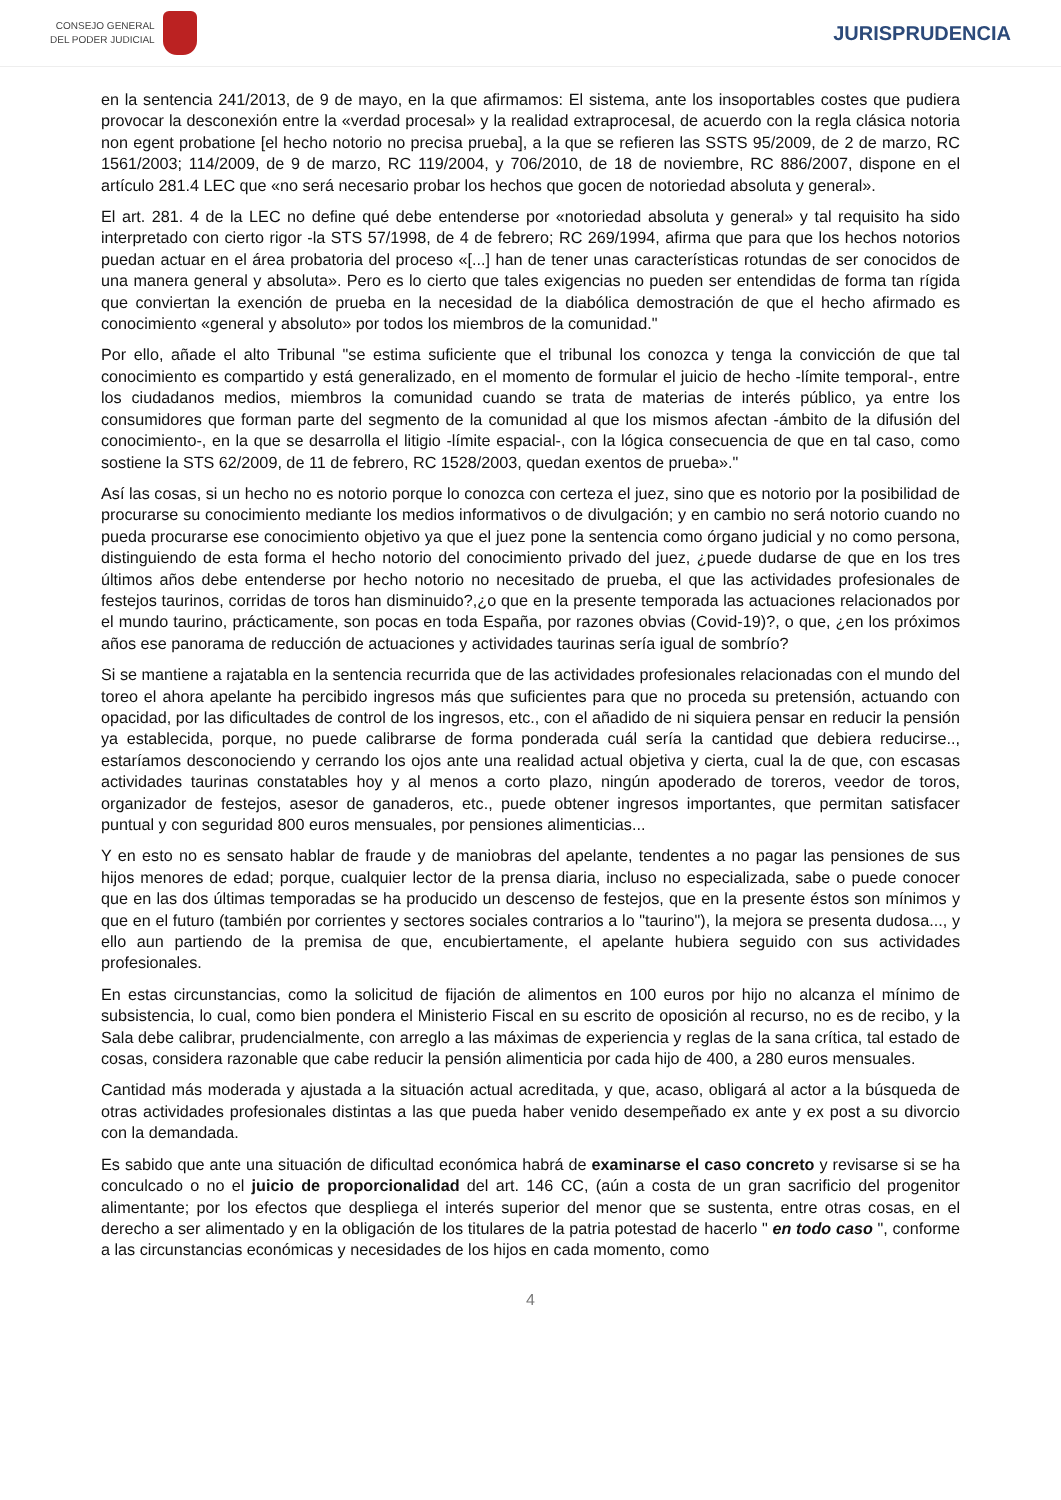CONSEJO GENERAL
DEL PODER JUDICIAL
JURISPRUDENCIA
en la sentencia 241/2013, de 9 de mayo, en la que afirmamos: El sistema, ante los insoportables costes que pudiera provocar la desconexión entre la «verdad procesal» y la realidad extraprocesal, de acuerdo con la regla clásica notoria non egent probatione [el hecho notorio no precisa prueba], a la que se refieren las SSTS 95/2009, de 2 de marzo, RC 1561/2003; 114/2009, de 9 de marzo, RC 119/2004, y 706/2010, de 18 de noviembre, RC 886/2007, dispone en el artículo 281.4 LEC que «no será necesario probar los hechos que gocen de notoriedad absoluta y general».
El art. 281. 4 de la LEC no define qué debe entenderse por «notoriedad absoluta y general» y tal requisito ha sido interpretado con cierto rigor -la STS 57/1998, de 4 de febrero; RC 269/1994, afirma que para que los hechos notorios puedan actuar en el área probatoria del proceso «[...] han de tener unas características rotundas de ser conocidos de una manera general y absoluta». Pero es lo cierto que tales exigencias no pueden ser entendidas de forma tan rígida que conviertan la exención de prueba en la necesidad de la diabólica demostración de que el hecho afirmado es conocimiento «general y absoluto» por todos los miembros de la comunidad."
Por ello, añade el alto Tribunal "se estima suficiente que el tribunal los conozca y tenga la convicción de que tal conocimiento es compartido y está generalizado, en el momento de formular el juicio de hecho -límite temporal-, entre los ciudadanos medios, miembros la comunidad cuando se trata de materias de interés público, ya entre los consumidores que forman parte del segmento de la comunidad al que los mismos afectan -ámbito de la difusión del conocimiento-, en la que se desarrolla el litigio -límite espacial-, con la lógica consecuencia de que en tal caso, como sostiene la STS 62/2009, de 11 de febrero, RC 1528/2003, quedan exentos de prueba»."
Así las cosas, si un hecho no es notorio porque lo conozca con certeza el juez, sino que es notorio por la posibilidad de procurarse su conocimiento mediante los medios informativos o de divulgación; y en cambio no será notorio cuando no pueda procurarse ese conocimiento objetivo ya que el juez pone la sentencia como órgano judicial y no como persona, distinguiendo de esta forma el hecho notorio del conocimiento privado del juez, ¿puede dudarse de que en los tres últimos años debe entenderse por hecho notorio no necesitado de prueba, el que las actividades profesionales de festejos taurinos, corridas de toros han disminuido?,¿o que en la presente temporada las actuaciones relacionados por el mundo taurino, prácticamente, son pocas en toda España, por razones obvias (Covid-19)?, o que, ¿en los próximos años ese panorama de reducción de actuaciones y actividades taurinas sería igual de sombrío?
Si se mantiene a rajatabla en la sentencia recurrida que de las actividades profesionales relacionadas con el mundo del toreo el ahora apelante ha percibido ingresos más que suficientes para que no proceda su pretensión, actuando con opacidad, por las dificultades de control de los ingresos, etc., con el añadido de ni siquiera pensar en reducir la pensión ya establecida, porque, no puede calibrarse de forma ponderada cuál sería la cantidad que debiera reducirse.., estaríamos desconociendo y cerrando los ojos ante una realidad actual objetiva y cierta, cual la de que, con escasas actividades taurinas constatables hoy y al menos a corto plazo, ningún apoderado de toreros, veedor de toros, organizador de festejos, asesor de ganaderos, etc., puede obtener ingresos importantes, que permitan satisfacer puntual y con seguridad 800 euros mensuales, por pensiones alimenticias...
Y en esto no es sensato hablar de fraude y de maniobras del apelante, tendentes a no pagar las pensiones de sus hijos menores de edad; porque, cualquier lector de la prensa diaria, incluso no especializada, sabe o puede conocer que en las dos últimas temporadas se ha producido un descenso de festejos, que en la presente éstos son mínimos y que en el futuro (también por corrientes y sectores sociales contrarios a lo "taurino"), la mejora se presenta dudosa..., y ello aun partiendo de la premisa de que, encubiertamente, el apelante hubiera seguido con sus actividades profesionales.
En estas circunstancias, como la solicitud de fijación de alimentos en 100 euros por hijo no alcanza el mínimo de subsistencia, lo cual, como bien pondera el Ministerio Fiscal en su escrito de oposición al recurso, no es de recibo, y la Sala debe calibrar, prudencialmente, con arreglo a las máximas de experiencia y reglas de la sana crítica, tal estado de cosas, considera razonable que cabe reducir la pensión alimenticia por cada hijo de 400, a 280 euros mensuales.
Cantidad más moderada y ajustada a la situación actual acreditada, y que, acaso, obligará al actor a la búsqueda de otras actividades profesionales distintas a las que pueda haber venido desempeñado ex ante y ex post a su divorcio con la demandada.
Es sabido que ante una situación de dificultad económica habrá de examinarse el caso concreto y revisarse si se ha conculcado o no el juicio de proporcionalidad del art. 146 CC, (aún a costa de un gran sacrificio del progenitor alimentante; por los efectos que despliega el interés superior del menor que se sustenta, entre otras cosas, en el derecho a ser alimentado y en la obligación de los titulares de la patria potestad de hacerlo " en todo caso ", conforme a las circunstancias económicas y necesidades de los hijos en cada momento, como
4